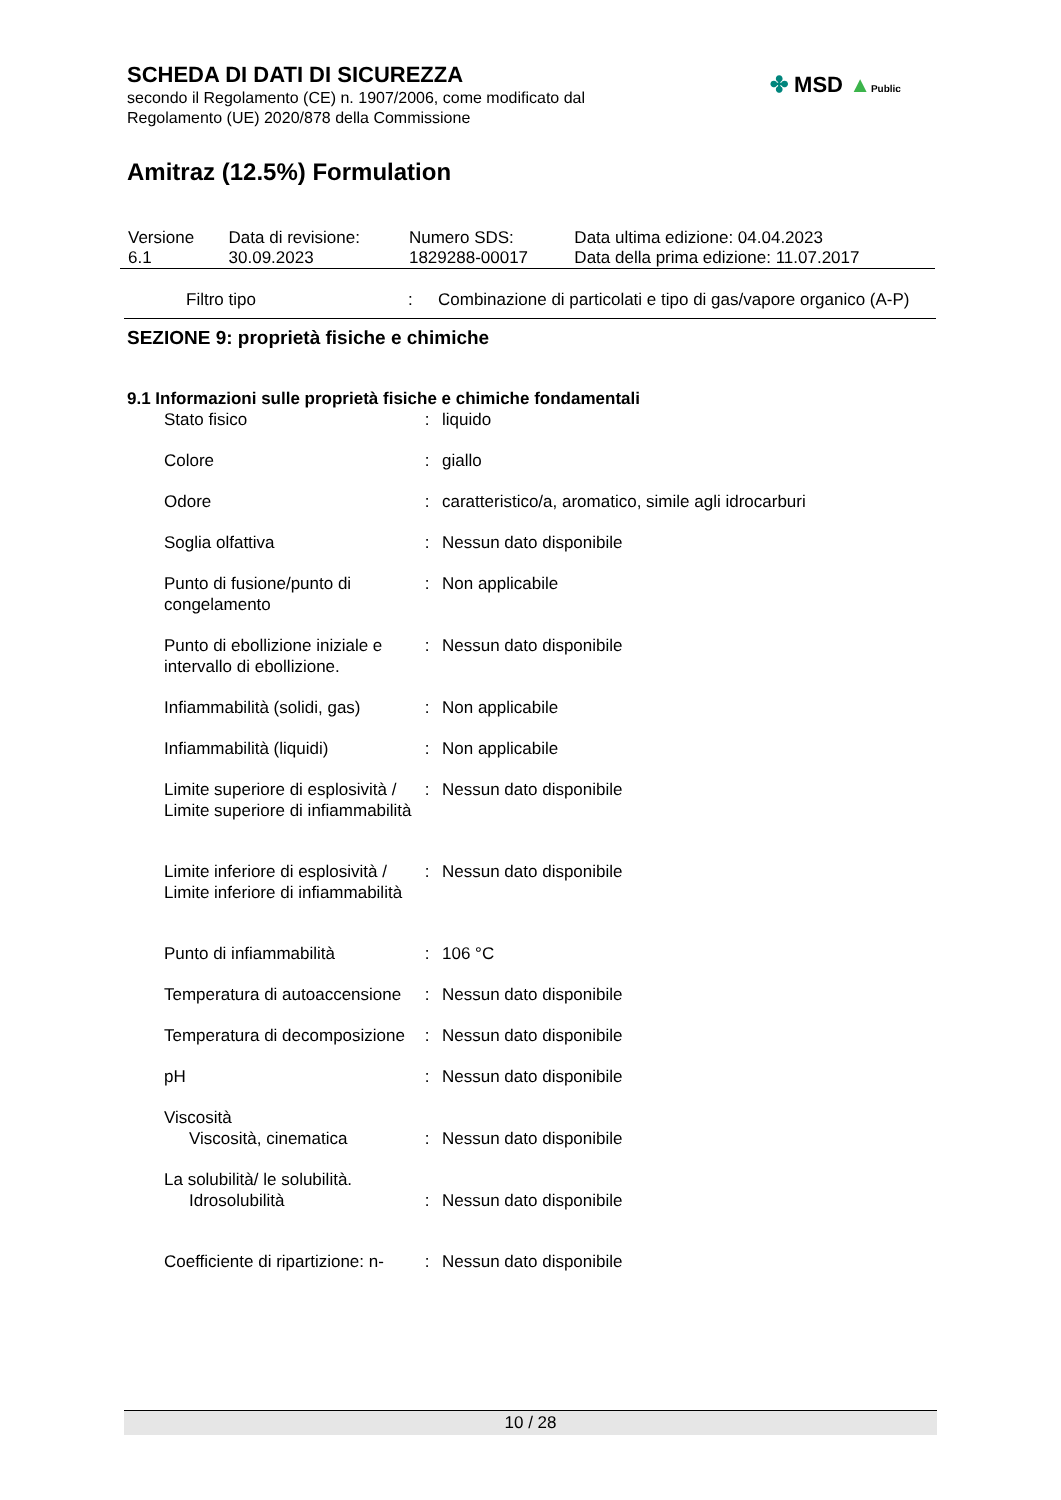SCHEDA DI DATI DI SICUREZZA
secondo il Regolamento (CE) n. 1907/2006, come modificato dal
Regolamento (UE) 2020/878 della Commissione
Amitraz (12.5%) Formulation
✤ MSD ▲Public
| Versione 6.1 | Data di revisione: 30.09.2023 | Numero SDS: 1829288-00017 | Data ultima edizione: 04.04.2023 Data della prima edizione: 11.07.2017 |
| Filtro tipo | : | Combinazione di particolati e tipo di gas/vapore organico (A-P) |
SEZIONE 9: proprietà fisiche e chimiche
9.1 Informazioni sulle proprietà fisiche e chimiche fondamentali
| Stato fisico | : | liquido |
| Colore | : | giallo |
| Odore | : | caratteristico/a, aromatico, simile agli idrocarburi |
| Soglia olfattiva | : | Nessun dato disponibile |
| Punto di fusione/punto di congelamento | : | Non applicabile |
| Punto di ebollizione iniziale e intervallo di ebollizione. | : | Nessun dato disponibile |
| Infiammabilità (solidi, gas) | : | Non applicabile |
| Infiammabilità (liquidi) | : | Non applicabile |
| Limite superiore di esplosività / Limite superiore di infiammabilità | : | Nessun dato disponibile |
| Limite inferiore di esplosività / Limite inferiore di infiammabilità | : | Nessun dato disponibile |
| Punto di infiammabilità | : | 106 °C |
| Temperatura di autoaccensione | : | Nessun dato disponibile |
| Temperatura di decomposizione | : | Nessun dato disponibile |
| pH | : | Nessun dato disponibile |
| Viscosità | | |
| Viscosità, cinematica | : | Nessun dato disponibile |
| La solubilità/ le solubilità. | | |
| Idrosolubilità | : | Nessun dato disponibile |
| Coefficiente di ripartizione: n- | : | Nessun dato disponibile |
10 / 28